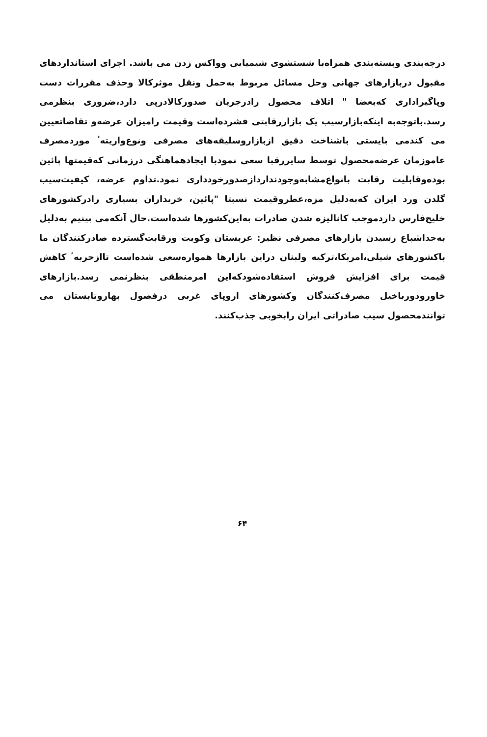درجه‌بندی وبسته‌بندی همراه‌با شستشوی شیمیایی وواکس زدن می باشد. اجرای استانداردهای مقبول دربازارهای جهانی وحل مسائل مربوط به‌حمل ونقل موثرکالا وحذف مقررات دست وپاگیراداری که‌بعضا " اتلاف محصول رادرجریان صدورکالادرپی دارد،ضروری بنظرمی رسد.باتوجه‌به اینکه‌بازارسیب یک بازاررقابتی فشرده‌است وقیمت رامیزان عرضه‌و تقاضاتعیین می کندمی بایستی باشناخت دقیق ازبازاروسلیقه‌های مصرفی ونوع‌واریته‌ٴ موردمصرف عاموزمان عرضه‌محصول توسط سایررقبا سعی نمودبا ایجادهماهنگی درزمانی که‌قیمتها پائین بوده‌وقابلیت رقابت بانواع‌مشابه‌وجودنداردازصدورخودداری نمود.تداوم عرضه، کیفیت‌سیب گلدن ورد ایران که‌به‌دلیل مزه،عطروقیمت نسبتا "پائین، خریداران بسیاری رادرکشورهای خلیج‌فارس داردموجب کانالیزه شدن صادرات به‌این‌کشورها شده‌است.حال آنکه‌می بینیم به‌دلیل به‌حداشباع رسیدن بازارهای مصرفی نظیر: عربستان وکویت ورقابت‌گسترده صادرکنندگان ما باکشورهای شیلی،امریکا،ترکیه ولبنان دراین بازارها هموارەسعی شده‌است تاازحربه‌ٴ کاهش قیمت برای افزایش فروش استفاده‌شودکه‌این امرمنطقی بنظرنمی رسد.بازارهای خاورودورباخیل مصرف‌کنندگان وکشورهای اروپای غربی درفصول بهاروتابستان می توانندمحصول سیب صادراتی ایران رابخوبی جذب‌کنند.
۶۴